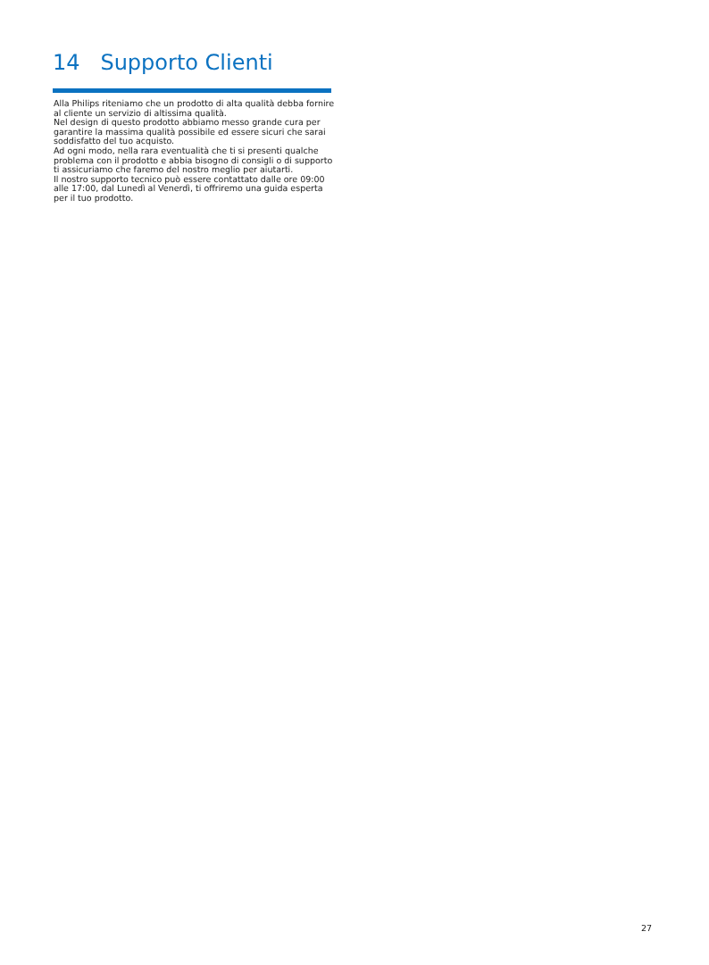14 Supporto Clienti
Alla Philips riteniamo che un prodotto di alta qualità debba fornire al cliente un servizio di altissima qualità.
Nel design di questo prodotto abbiamo messo grande cura per garantire la massima qualità possibile ed essere sicuri che sarai soddisfatto del tuo acquisto.
Ad ogni modo, nella rara eventualità che ti si presenti qualche problema con il prodotto e abbia bisogno di consigli o di supporto ti assicuriamo che faremo del nostro meglio per aiutarti.
Il nostro supporto tecnico può essere contattato dalle ore 09:00 alle 17:00, dal Lunedì al Venerdì, ti offriremo una guida esperta per il tuo prodotto.
27